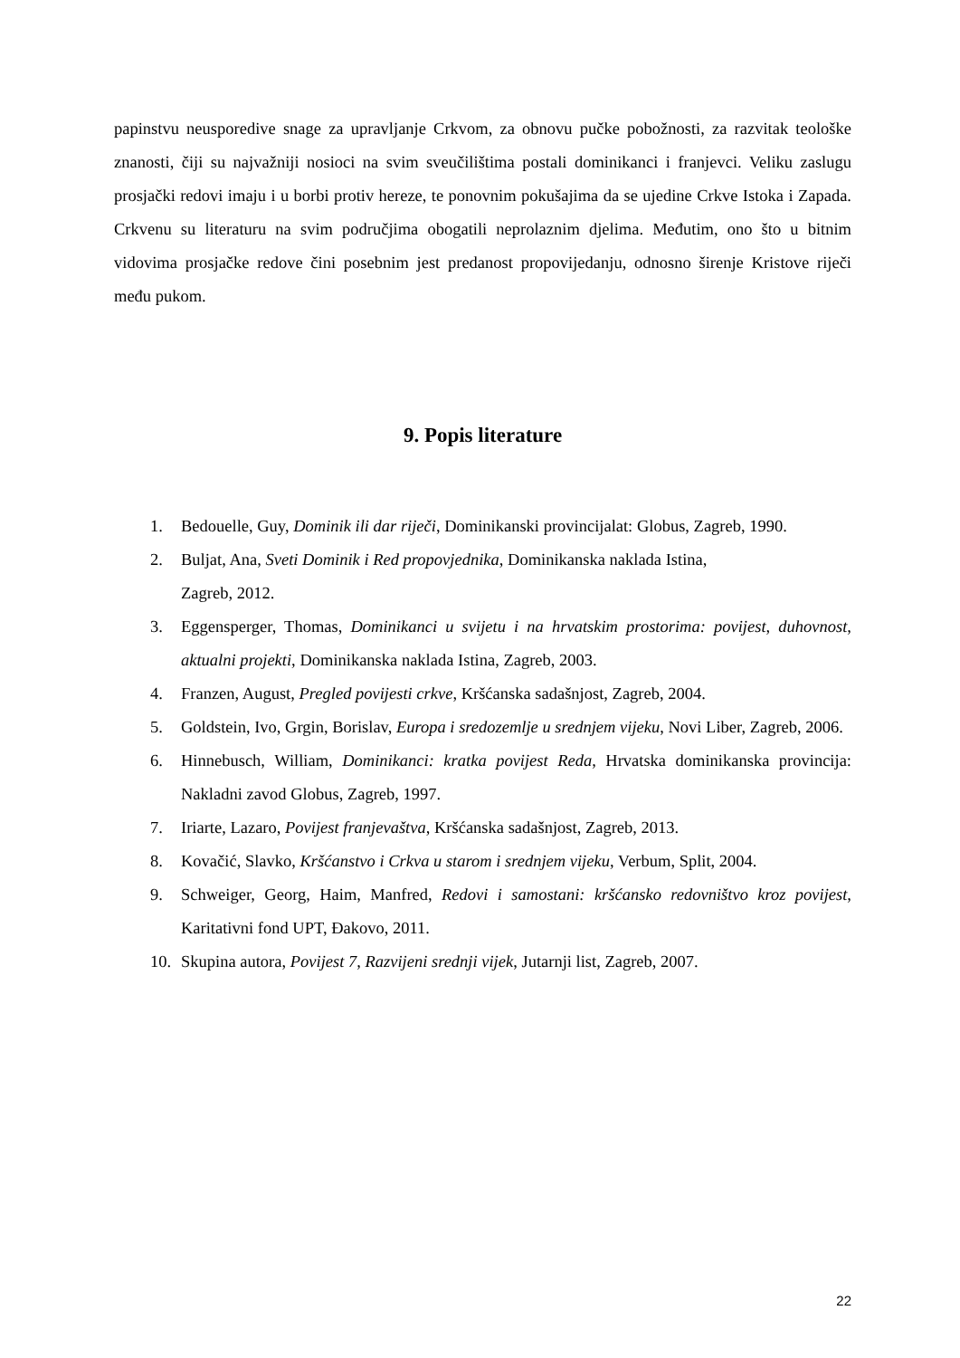papinstvu neusporedive snage za upravljanje Crkvom, za obnovu pučke pobožnosti, za razvitak teološke znanosti, čiji su najvažniji nosioci na svim sveučilištima postali dominikanci i franjevci. Veliku zaslugu prosjački redovi imaju i u borbi protiv hereze, te ponovnim pokušajima da se ujedine Crkve Istoka i Zapada. Crkvenu su literaturu na svim područjima obogatili neprolaznim djelima. Međutim, ono što u bitnim vidovima prosjačke redove čini posebnim jest predanost propovijedanju, odnosno širenje Kristove riječi među pukom.
9. Popis literature
1. Bedouelle, Guy, Dominik ili dar riječi, Dominikanski provincijalat: Globus, Zagreb, 1990.
2. Buljat, Ana, Sveti Dominik i Red propovjednika, Dominikanska naklada Istina,
Zagreb, 2012.
3. Eggensperger, Thomas, Dominikanci u svijetu i na hrvatskim prostorima: povijest, duhovnost, aktualni projekti, Dominikanska naklada Istina, Zagreb, 2003.
4. Franzen, August, Pregled povijesti crkve, Kršćanska sadašnjost, Zagreb, 2004.
5. Goldstein, Ivo, Grgin, Borislav, Europa i sredozemlje u srednjem vijeku, Novi Liber, Zagreb, 2006.
6. Hinnebusch, William, Dominikanci: kratka povijest Reda, Hrvatska dominikanska provincija: Nakladni zavod Globus, Zagreb, 1997.
7. Iriarte, Lazaro, Povijest franjevaštva, Kršćanska sadašnjost, Zagreb, 2013.
8. Kovačić, Slavko, Kršćanstvo i Crkva u starom i srednjem vijeku, Verbum, Split, 2004.
9. Schweiger, Georg, Haim, Manfred, Redovi i samostani: kršćansko redovništvo kroz povijest, Karitativni fond UPT, Đakovo, 2011.
10. Skupina autora, Povijest 7, Razvijeni srednji vijek, Jutarnji list, Zagreb, 2007.
22